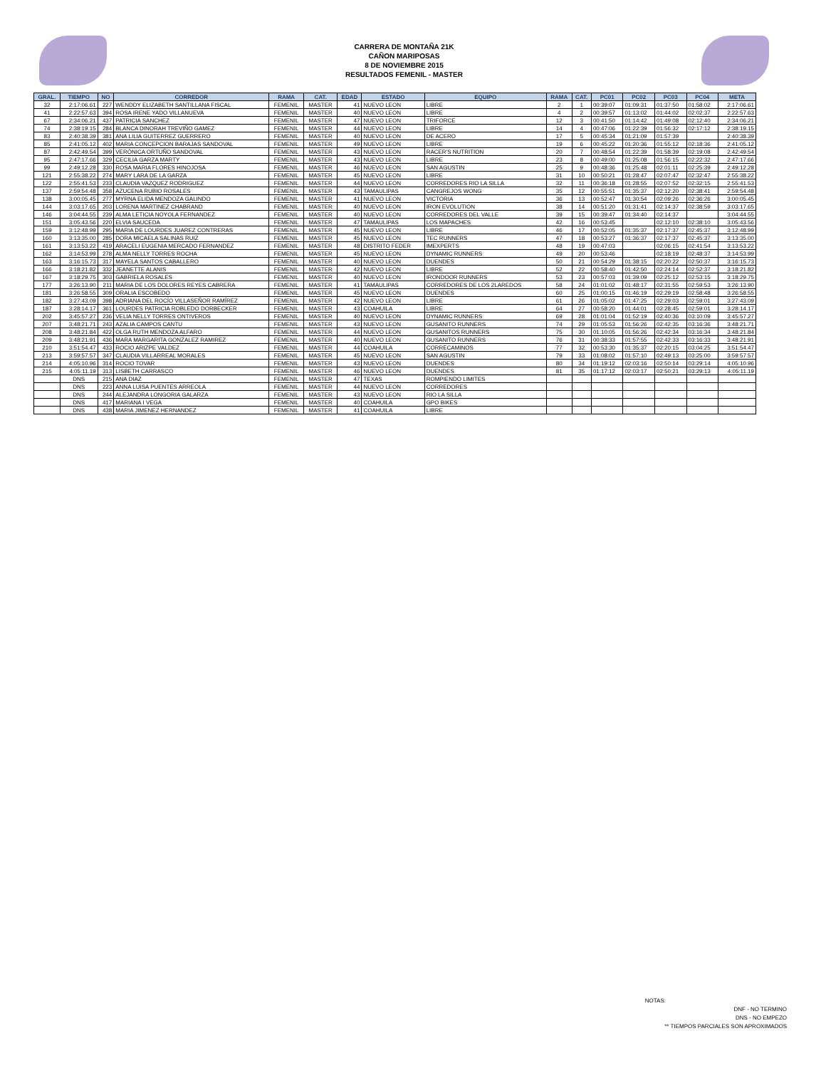CARRERA DE MONTAÑA 21K
CAÑON MARIPOSAS
8 DE NOVIEMBRE 2015
RESULTADOS FEMENIL - MASTER
| GRAL. | TIEMPO | NO | CORREDOR | RAMA | CAT. | EDAD | ESTADO | EQUIPO | RAMA | CAT. | PC01 | PC02 | PC03 | PC04 | META |
| --- | --- | --- | --- | --- | --- | --- | --- | --- | --- | --- | --- | --- | --- | --- | --- |
| 32 | 2:17:06.61 | 227 | WENDDY ELIZABETH SANTILLANA FISCAL | FEMENIL | MASTER | 41 | NUEVO LEON | LIBRE | 2 | 1 | 00:39:07 | 01:09:31 | 01:37:50 | 01:58:02 | 2:17:06.61 |
| 41 | 2:22:57.63 | 394 | ROSA IRENE YADO VILLANUEVA | FEMENIL | MASTER | 40 | NUEVO LEON | LIBRE | 4 | 2 | 00:39:57 | 01:13:02 | 01:44:02 | 02:02:37 | 2:22:57.63 |
| 67 | 2:34:06.21 | 437 | PATRICIA SANCHEZ | FEMENIL | MASTER | 47 | NUEVO LEON | TRIFORCE | 12 | 3 | 00:41:50 | 01:14:42 | 01:49:08 | 02:12:40 | 2:34:06.21 |
| 74 | 2:38:19.15 | 284 | BLANCA DINORAH TREVIÑO GAMEZ | FEMENIL | MASTER | 44 | NUEVO LEON | LIBRE | 14 | 4 | 00:47:06 | 01:22:39 | 01:56:32 | 02:17:12 | 2:38:19.15 |
| 83 | 2:40:38.39 | 381 | ANA LILIA GUITERREZ GUERRERO | FEMENIL | MASTER | 40 | NUEVO LEON | DE ACERO | 17 | 5 | 00:45:34 | 01:21:09 | 01:57:39 | | 2:40:38.39 |
| 85 | 2:41:05.12 | 402 | MARIA CONCEPCION BARAJAS SANDOVAL | FEMENIL | MASTER | 49 | NUEVO LEON | LIBRE | 19 | 6 | 00:45:22 | 01:20:36 | 01:55:12 | 02:18:36 | 2:41:05.12 |
| 87 | 2:42:49.54 | 399 | VERÓNICA ORTUÑO SANDOVAL | FEMENIL | MASTER | 43 | NUEVO LEON | RACER'S NUTRITION | 20 | 7 | 00:48:54 | 01:22:39 | 01:58:39 | 02:19:08 | 2:42:49.54 |
| 95 | 2:47:17.66 | 329 | CECILIA GARZA MARTY | FEMENIL | MASTER | 43 | NUEVO LEON | LIBRE | 23 | 8 | 00:49:00 | 01:25:08 | 01:56:15 | 02:22:32 | 2:47:17.66 |
| 99 | 2:49:12.28 | 330 | ROSA MARIA FLORES HINOJOSA | FEMENIL | MASTER | 46 | NUEVO LEON | SAN AGUSTIN | 25 | 9 | 00:48:36 | 01:25:48 | 02:01:11 | 02:25:39 | 2:49:12.28 |
| 121 | 2:55:38.22 | 274 | MARY LARA DE LA GARZA | FEMENIL | MASTER | 45 | NUEVO LEON | LIBRE | 31 | 10 | 00:50:21 | 01:28:47 | 02:07:47 | 02:32:47 | 2:55:38.22 |
| 122 | 2:55:41.53 | 233 | CLAUDIA VAZQUEZ RODRIGUEZ | FEMENIL | MASTER | 44 | NUEVO LEON | CORREDORES RIO LA SILLA | 32 | 11 | 00:36:18 | 01:28:55 | 02:07:52 | 02:32:15 | 2:55:41.53 |
| 137 | 2:59:54.48 | 358 | AZUCENA RUBIO ROSALES | FEMENIL | MASTER | 43 | TAMAULIPAS | CANGREJOS WONG | 35 | 12 | 00:55:51 | 01:35:37 | 02:12:20 | 02:38:41 | 2:59:54.48 |
| 138 | 3:00:05.45 | 277 | MYRNA ELIDA MENDOZA GALINDO | FEMENIL | MASTER | 41 | NUEVO LEON | VICTORIA | 36 | 13 | 00:52:47 | 01:30:54 | 02:09:26 | 02:36:26 | 3:00:05.45 |
| 144 | 3:03:17.65 | 203 | LORENA MARTINEZ CHABRAND | FEMENIL | MASTER | 40 | NUEVO LEON | IRON EVOLUTION | 38 | 14 | 00:51:20 | 01:31:41 | 02:14:37 | 02:38:59 | 3:03:17.65 |
| 146 | 3:04:44.55 | 239 | ALMA LETICIA NOYOLA FERNANDEZ | FEMENIL | MASTER | 40 | NUEVO LEON | CORREDORES DEL VALLE | 39 | 15 | 00:39:47 | 01:34:40 | 02:14:37 | | 3:04:44.55 |
| 151 | 3:05:43.56 | 220 | ELVIA SAUCEDA | FEMENIL | MASTER | 47 | TAMAULIPAS | LOS MAPACHES | 42 | 16 | 00:53:45 | | 02:12:10 | 02:38:10 | 3:05:43.56 |
| 159 | 3:12:48.99 | 295 | MARIA DE LOURDES JUAREZ CONTRERAS | FEMENIL | MASTER | 45 | NUEVO LEON | LIBRE | 46 | 17 | 00:52:05 | 01:35:37 | 02:17:37 | 02:45:37 | 3:12:48.99 |
| 160 | 3:13:35.00 | 285 | DORA MICAELA SALINAS RUIZ | FEMENIL | MASTER | 45 | NUEVO LEON | TEC RUNNERS | 47 | 18 | 00:53:27 | 01:36:37 | 02:17:37 | 02:45:37 | 3:13:35.00 |
| 161 | 3:13:53.22 | 419 | ARACELI EUGENIA MERCADO FERNANDEZ | FEMENIL | MASTER | 48 | DISTRITO FEDER | IMEXPERTS | 48 | 19 | 00:47:03 | | 02:06:15 | 02:41:54 | 3:13:53.22 |
| 162 | 3:14:53.99 | 278 | ALMA NELLY TORRES ROCHA | FEMENIL | MASTER | 45 | NUEVO LEON | DYNAMIC RUNNERS | 49 | 20 | 00:53:46 | | 02:18:19 | 02:48:37 | 3:14:53.99 |
| 163 | 3:16:15.73 | 317 | MAYELA SANTOS CABALLERO | FEMENIL | MASTER | 40 | NUEVO LEON | DUENDES | 50 | 21 | 00:54:29 | 01:38:15 | 02:20:22 | 02:50:37 | 3:16:15.73 |
| 166 | 3:18:21.82 | 332 | JEANETTE ALANIS | FEMENIL | MASTER | 42 | NUEVO LEON | LIBRE | 52 | 22 | 00:58:40 | 01:42:50 | 02:24:14 | 02:52:37 | 3:18:21.82 |
| 167 | 3:18:29.75 | 303 | GABRIELA ROSALES | FEMENIL | MASTER | 40 | NUEVO LEON | IRONDOOR RUNNERS | 53 | 23 | 00:57:03 | 01:39:09 | 02:25:12 | 02:53:15 | 3:18:29.75 |
| 177 | 3:26:13.90 | 211 | MARIA DE LOS DOLORES REYES CABRERA | FEMENIL | MASTER | 41 | TAMAULIPAS | CORREDORES DE LOS 2LAREDOS | 58 | 24 | 01:01:02 | 01:48:17 | 02:31:55 | 02:59:53 | 3:26:13.90 |
| 181 | 3:26:58.55 | 309 | ORALIA ESCOBEDO | FEMENIL | MASTER | 45 | NUEVO LEON | DUENDES | 60 | 25 | 01:00:15 | 01:46:19 | 02:29:19 | 02:58:48 | 3:26:58.55 |
| 182 | 3:27:43.09 | 398 | ADRIANA DEL ROCÍO VILLASEÑOR RAMÍREZ | FEMENIL | MASTER | 42 | NUEVO LEON | LIBRE | 61 | 26 | 01:05:02 | 01:47:25 | 02:29:03 | 02:59:01 | 3:27:43.09 |
| 187 | 3:28:14.17 | 361 | LOURDES PATRICIA ROBLEDO DORBECKER | FEMENIL | MASTER | 43 | COAHUILA | LIBRE | 64 | 27 | 00:58:20 | 01:44:01 | 02:28:45 | 02:59:01 | 3:28:14.17 |
| 202 | 3:45:57.27 | 236 | VELIA NELLY TORRES ONTIVEROS | FEMENIL | MASTER | 40 | NUEVO LEON | DYNAMIC RUNNERS | 69 | 28 | 01:01:04 | 01:52:19 | 02:40:36 | 03:10:09 | 3:45:57.27 |
| 207 | 3:48:21.71 | 243 | AZALIA CAMPOS CANTU | FEMENIL | MASTER | 43 | NUEVO LEON | GUSANITO RUNNERS | 74 | 29 | 01:05:53 | 01:56:26 | 02:42:35 | 03:16:36 | 3:48:21.71 |
| 208 | 3:48:21.84 | 422 | OLGA RUTH MENDOZA ALFARO | FEMENIL | MASTER | 44 | NUEVO LEON | GUSANITOS RUNNERS | 75 | 30 | 01:10:05 | 01:56:26 | 02:42:34 | 03:16:34 | 3:48:21.84 |
| 209 | 3:48:21.91 | 436 | MARA MARGARITA GONZALEZ RAMIREZ | FEMENIL | MASTER | 40 | NUEVO LEON | GUSANITO RUNNERS | 76 | 31 | 00:38:33 | 01:57:55 | 02:42:33 | 03:16:33 | 3:48:21.91 |
| 210 | 3:51:54.47 | 433 | ROCIO ARIZPE VALDEZ | FEMENIL | MASTER | 44 | COAHUILA | CORRECAMINOS | 77 | 32 | 00:53:30 | 01:35:37 | 02:20:15 | 03:04:25 | 3:51:54.47 |
| 213 | 3:59:57.57 | 347 | CLAUDIA VILLARREAL MORALES | FEMENIL | MASTER | 45 | NUEVO LEON | SAN AGUSTIN | 79 | 33 | 01:08:02 | 01:57:10 | 02:49:13 | 03:25:00 | 3:59:57.57 |
| 214 | 4:05:10.96 | 314 | ROCIO TOVAR | FEMENIL | MASTER | 43 | NUEVO LEON | DUENDES | 80 | 34 | 01:19:12 | 02:03:16 | 02:50:14 | 03:29:14 | 4:05:10.96 |
| 215 | 4:05:11.19 | 313 | LISBETH CARRASCO | FEMENIL | MASTER | 46 | NUEVO LEON | DUENDES | 81 | 35 | 01:17:12 | 02:03:17 | 02:50:21 | 03:29:13 | 4:05:11.19 |
| | DNS | 215 | ANA DIAZ | FEMENIL | MASTER | 47 | TEXAS | ROMPIENDO LIMITES | | | | | | | |
| | DNS | 223 | ANNA LUISA PUENTES ARREOLA | FEMENIL | MASTER | 44 | NUEVO LEON | CORREDORES | | | | | | | |
| | DNS | 244 | ALEJANDRA LONGORIA GALARZA | FEMENIL | MASTER | 43 | NUEVO LEON | RIO LA SILLA | | | | | | | |
| | DNS | 417 | MARIANA I VEGA | FEMENIL | MASTER | 40 | COAHUILA | GPO BIKES | | | | | | | |
| | DNS | 438 | MARIA JIMENEZ HERNANDEZ | FEMENIL | MASTER | 41 | COAHUILA | LIBRE | | | | | | | |
NOTAS:
DNF - NO TERMINO
DNS - NO EMPEZO
** TIEMPOS PARCIALES SON APROXIMADOS